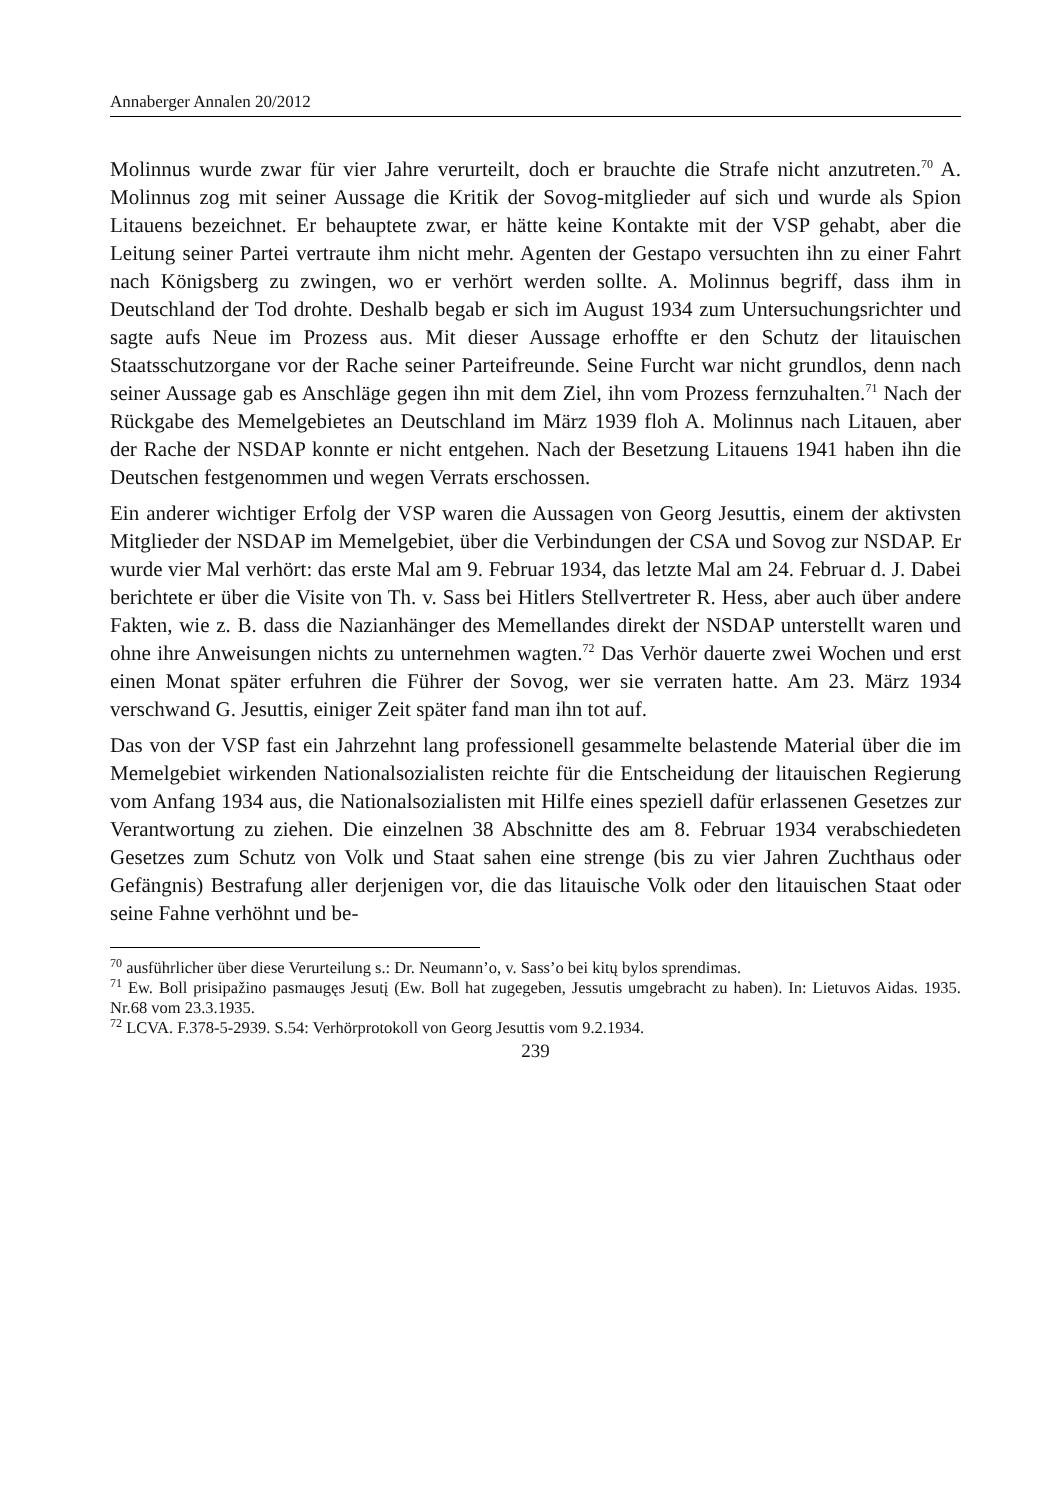Annaberger Annalen 20/2012
Molinnus wurde zwar für vier Jahre verurteilt, doch er brauchte die Strafe nicht anzutreten.<sup>70</sup> A. Molinnus zog mit seiner Aussage die Kritik der Sovog-mitglieder auf sich und wurde als Spion Litauens bezeichnet. Er behauptete zwar, er hätte keine Kontakte mit der VSP gehabt, aber die Leitung seiner Partei vertraute ihm nicht mehr. Agenten der Gestapo versuchten ihn zu einer Fahrt nach Königsberg zu zwingen, wo er verhört werden sollte. A. Molinnus begriff, dass ihm in Deutschland der Tod drohte. Deshalb begab er sich im August 1934 zum Untersuchungsrichter und sagte aufs Neue im Prozess aus. Mit dieser Aussage erhoffte er den Schutz der litauischen Staatsschutzorgane vor der Rache seiner Parteifreunde. Seine Furcht war nicht grundlos, denn nach seiner Aussage gab es Anschläge gegen ihn mit dem Ziel, ihn vom Prozess fernzuhalten.<sup>71</sup> Nach der Rückgabe des Memelgebietes an Deutschland im März 1939 floh A. Molinnus nach Litauen, aber der Rache der NSDAP konnte er nicht entgehen. Nach der Besetzung Litauens 1941 haben ihn die Deutschen festgenommen und wegen Verrats erschossen.
Ein anderer wichtiger Erfolg der VSP waren die Aussagen von Georg Jesuttis, einem der aktivsten Mitglieder der NSDAP im Memelgebiet, über die Verbindungen der CSA und Sovog zur NSDAP. Er wurde vier Mal verhört: das erste Mal am 9. Februar 1934, das letzte Mal am 24. Februar d. J. Dabei berichtete er über die Visite von Th. v. Sass bei Hitlers Stellvertreter R. Hess, aber auch über andere Fakten, wie z. B. dass die Nazianhänger des Memellandes direkt der NSDAP unterstellt waren und ohne ihre Anweisungen nichts zu unternehmen wagten.<sup>72</sup> Das Verhör dauerte zwei Wochen und erst einen Monat später erfuhren die Führer der Sovog, wer sie verraten hatte. Am 23. März 1934 verschwand G. Jesuttis, einiger Zeit später fand man ihn tot auf.
Das von der VSP fast ein Jahrzehnt lang professionell gesammelte belastende Material über die im Memelgebiet wirkenden Nationalsozialisten reichte für die Entscheidung der litauischen Regierung vom Anfang 1934 aus, die Nationalsozialisten mit Hilfe eines speziell dafür erlassenen Gesetzes zur Verantwortung zu ziehen. Die einzelnen 38 Abschnitte des am 8. Februar 1934 verabschiedeten Gesetzes zum Schutz von Volk und Staat sahen eine strenge (bis zu vier Jahren Zuchthaus oder Gefängnis) Bestrafung aller derjenigen vor, die das litauische Volk oder den litauischen Staat oder seine Fahne verhöhnt und be-
<sup>70</sup> ausführlicher über diese Verurteilung s.: Dr. Neumann’o, v. Sass’o bei kitų bylos sprendimas.
<sup>71</sup> Ew. Boll prisipažino pasmaugęs Jesutį (Ew. Boll hat zugegeben, Jessutis umgebracht zu haben). In: Lietuvos Aidas. 1935. Nr.68 vom 23.3.1935.
<sup>72</sup> LCVA. F.378-5-2939. S.54: Verhörprotokoll von Georg Jesuttis vom 9.2.1934.
239